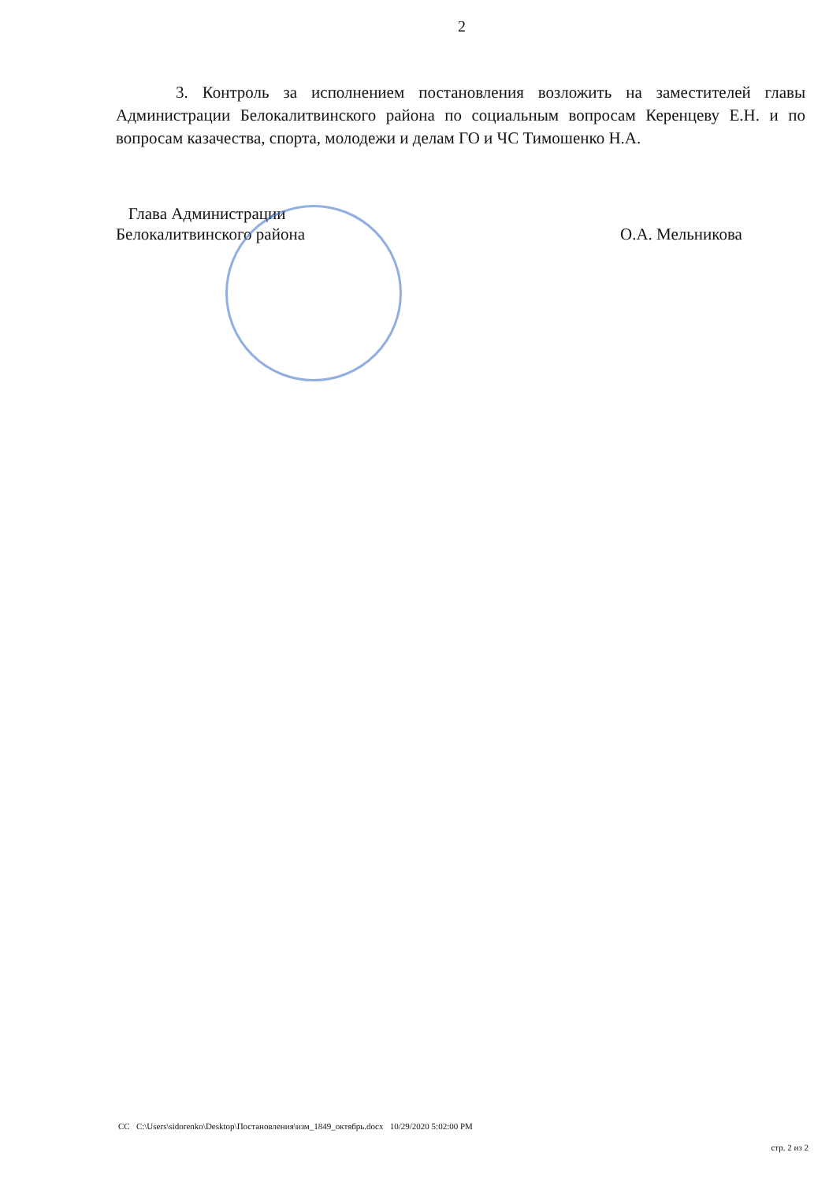2
3. Контроль за исполнением постановления возложить на заместителей главы Администрации Белокалитвинского района по социальным вопросам Керенцеву Е.Н. и по вопросам казачества, спорта, молодежи и делам ГО и ЧС Тимошенко Н.А.
Глава Администрации
Белокалитвинского района
О.А. Мельникова
CC C:\Users\sidorenko\Desktop\Постановления\изм_1849_октябрь.docx 10/29/2020 5:02:00 PM
стр. 2 из 2